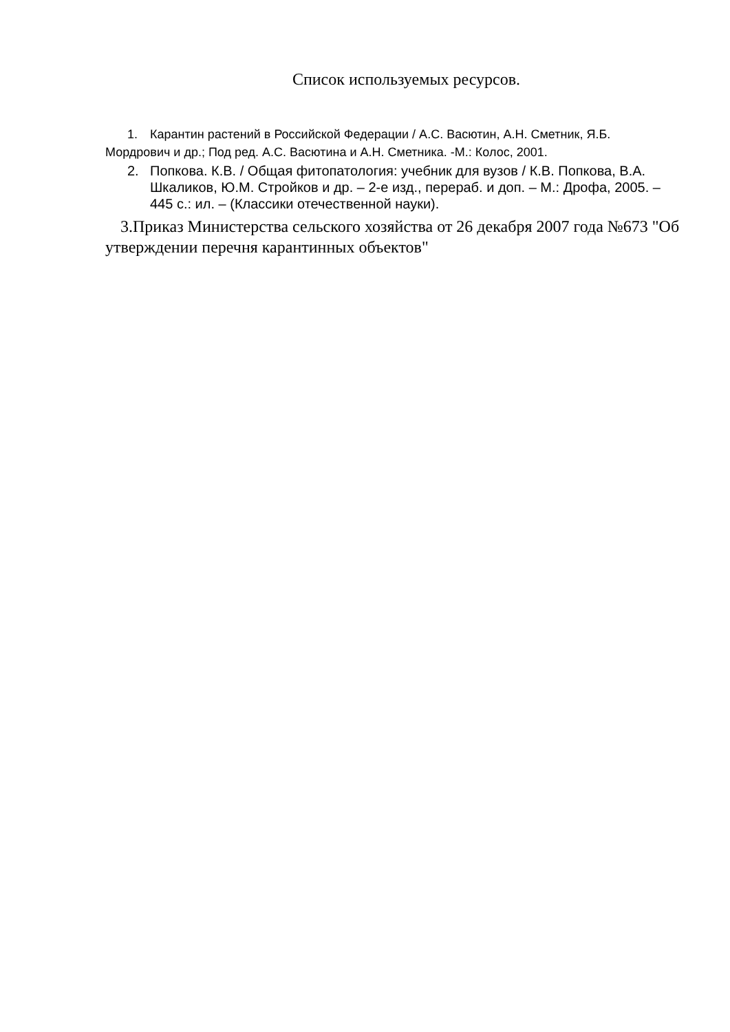Список используемых ресурсов.
1. Карантин растений в Российской Федерации / А.С. Васютин, А.Н. Сметник, Я.Б.
Мордрович и др.; Под ред. А.С. Васютина и А.Н. Сметника. -М.: Колос, 2001.
2. Попкова. К.В. / Общая фитопатология: учебник для вузов / К.В. Попкова, В.А. Шкаликов, Ю.М. Стройков и др. – 2-е изд., перераб. и доп. – М.: Дрофа, 2005. – 445 с.: ил. – (Классики отечественной науки).
3.Приказ Министерства сельского хозяйства от 26 декабря 2007 года №673 "Об утверждении перечня карантинных объектов"